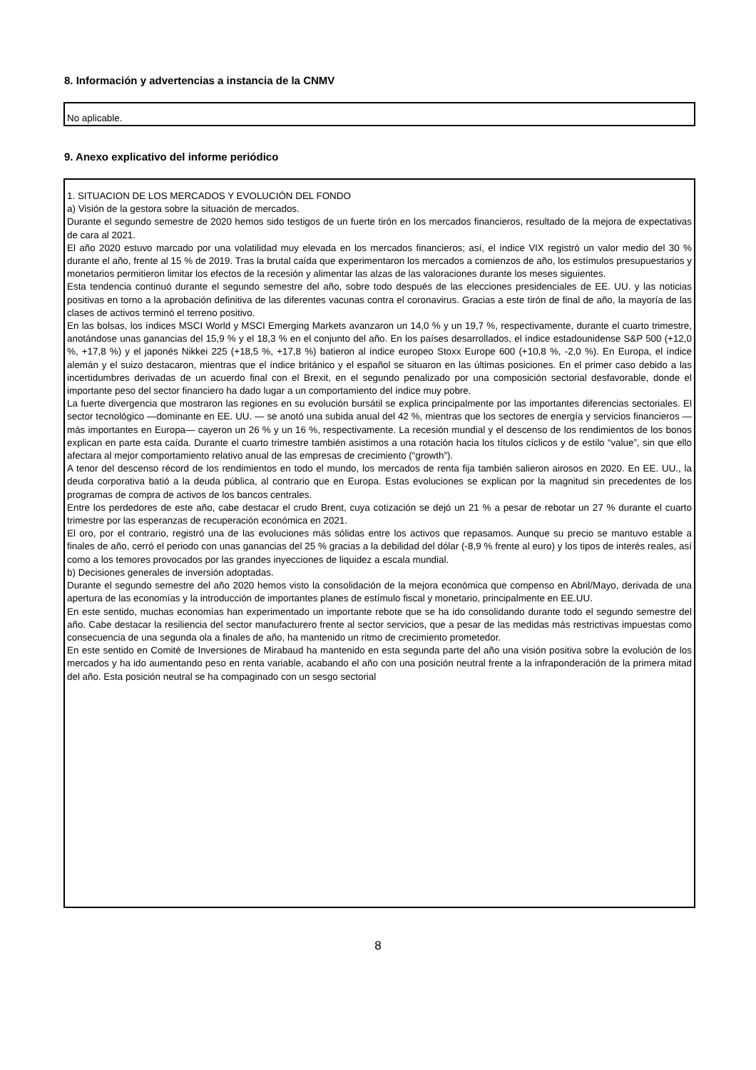8. Información y advertencias a instancia de la CNMV
No aplicable.
9. Anexo explicativo del informe periódico
1. SITUACION DE LOS MERCADOS Y EVOLUCIÓN DEL FONDO
a) Visión de la gestora sobre la situación de mercados.
Durante el segundo semestre de 2020 hemos sido testigos de un fuerte tirón en los mercados financieros, resultado de la mejora de expectativas de cara al 2021.
El año 2020 estuvo marcado por una volatilidad muy elevada en los mercados financieros; así, el índice VIX registró un valor medio del 30 % durante el año, frente al 15 % de 2019. Tras la brutal caída que experimentaron los mercados a comienzos de año, los estímulos presupuestarios y monetarios permitieron limitar los efectos de la recesión y alimentar las alzas de las valoraciones durante los meses siguientes.
Esta tendencia continuó durante el segundo semestre del año, sobre todo después de las elecciones presidenciales de EE. UU. y las noticias positivas en torno a la aprobación definitiva de las diferentes vacunas contra el coronavirus. Gracias a este tirón de final de año, la mayoría de las clases de activos terminó el terreno positivo.
En las bolsas, los índices MSCI World y MSCI Emerging Markets avanzaron un 14,0 % y un 19,7 %, respectivamente, durante el cuarto trimestre, anotándose unas ganancias del 15,9 % y el 18,3 % en el conjunto del año. En los países desarrollados, el índice estadounidense S&P 500 (+12,0 %, +17,8 %) y el japonés Nikkei 225 (+18,5 %, +17,8 %) batieron al índice europeo Stoxx Europe 600 (+10,8 %, -2,0 %). En Europa, el índice alemán y el suizo destacaron, mientras que el índice británico y el español se situaron en las últimas posiciones. En el primer caso debido a las incertidumbres derivadas de un acuerdo final con el Brexit, en el segundo penalizado por una composición sectorial desfavorable, donde el importante peso del sector financiero ha dado lugar a un comportamiento del índice muy pobre.
La fuerte divergencia que mostraron las regiones en su evolución bursátil se explica principalmente por las importantes diferencias sectoriales. El sector tecnológico —dominante en EE. UU. — se anotó una subida anual del 42 %, mientras que los sectores de energía y servicios financieros —más importantes en Europa— cayeron un 26 % y un 16 %, respectivamente. La recesión mundial y el descenso de los rendimientos de los bonos explican en parte esta caída. Durante el cuarto trimestre también asistimos a una rotación hacia los títulos cíclicos y de estilo “value”, sin que ello afectara al mejor comportamiento relativo anual de las empresas de crecimiento (“growth”).
A tenor del descenso récord de los rendimientos en todo el mundo, los mercados de renta fija también salieron airosos en 2020. En EE. UU., la deuda corporativa batió a la deuda pública, al contrario que en Europa. Estas evoluciones se explican por la magnitud sin precedentes de los programas de compra de activos de los bancos centrales.
Entre los perdedores de este año, cabe destacar el crudo Brent, cuya cotización se dejó un 21 % a pesar de rebotar un 27 % durante el cuarto trimestre por las esperanzas de recuperación económica en 2021.
El oro, por el contrario, registró una de las evoluciones más sólidas entre los activos que repasamos. Aunque su precio se mantuvo estable a finales de año, cerró el periodo con unas ganancias del 25 % gracias a la debilidad del dólar (-8,9 % frente al euro) y los tipos de interés reales, así como a los temores provocados por las grandes inyecciones de liquidez a escala mundial.
b) Decisiones generales de inversión adoptadas.
Durante el segundo semestre del año 2020 hemos visto la consolidación de la mejora económica que compenso en Abril/Mayo, derivada de una apertura de las economías y la introducción de importantes planes de estímulo fiscal y monetario, principalmente en EE.UU.
En este sentido, muchas economías han experimentado un importante rebote que se ha ido consolidando durante todo el segundo semestre del año. Cabe destacar la resiliencia del sector manufacturero frente al sector servicios, que a pesar de las medidas más restrictivas impuestas como consecuencia de una segunda ola a finales de año, ha mantenido un ritmo de crecimiento prometedor.
En este sentido en Comité de Inversiones de Mirabaud ha mantenido en esta segunda parte del año una visión positiva sobre la evolución de los mercados y ha ido aumentando peso en renta variable, acabando el año con una posición neutral frente a la infraponderación de la primera mitad del año. Esta posición neutral se ha compaginado con un sesgo sectorial
8